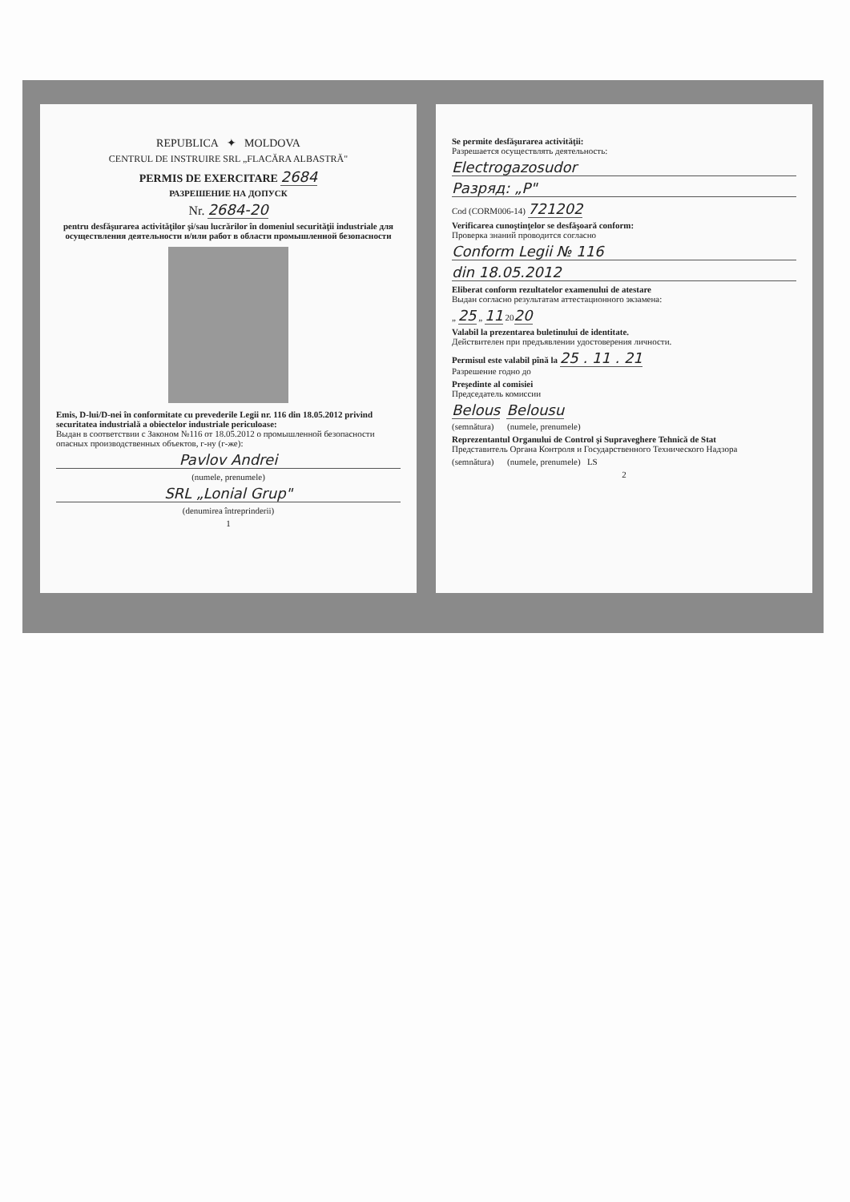REPUBLICA ✦ MOLDOVA
CENTRUL DE INSTRUIRE SRL „FLACĂRA ALBASTRĂ"
PERMIS DE EXERCITARE 2684
РАЗРЕШЕНИЕ НА ДОПУСК
Nr. 2684-20
pentru desfăşurarea activităţilor şi/sau lucrărilor în domeniul securităţii industriale для осуществления деятельности и/или работ в области промышленной безопасности
Emis, D-lui/D-nei în conformitate cu prevederile Legii nr. 116 din 18.05.2012 privind securitatea industrială a obiectelor industriale periculoase:
Выдан в соответствии с Законом №116 от 18.05.2012 о промышленной безопасности опасных производственных объектов, г-ну (г-же):
Pavlov Andrei
(numele, prenumele)
SRL „Lonial Grup"
(denumirea întreprinderii)
1
Se permite desfăşurarea activităţii:
Разрешается осуществлять деятельность:
Electrogazosudor
Разряд: „P"
Cod (CORM006-14) 721202
Verificarea cunoştinţelor se desfăşoară conform:
Проверка знаний проводится согласно
Conform Legii № 116
din 18.05.2012
Eliberat conform rezultatelor examenului de atestare
Выдан согласно результатам аттестационного экзамена:
„ 25 „ 11 2020
Valabil la prezentarea buletinului de identitate.
Действителен при предъявлении удостоверения личности.
Permisul este valabil pînă la 25 . 11 . 21
Разрешение годно до
Preşedinte al comisiei
Председатель комиссии
Belous Belousu
(semnătura) (numele, prenumele)
Reprezentantul Organului de Control şi Supraveghere Tehnică de Stat
Представитель Органа Контроля и Государственного Технического Надзора
(semnătura) (numele, prenumele) LS
2